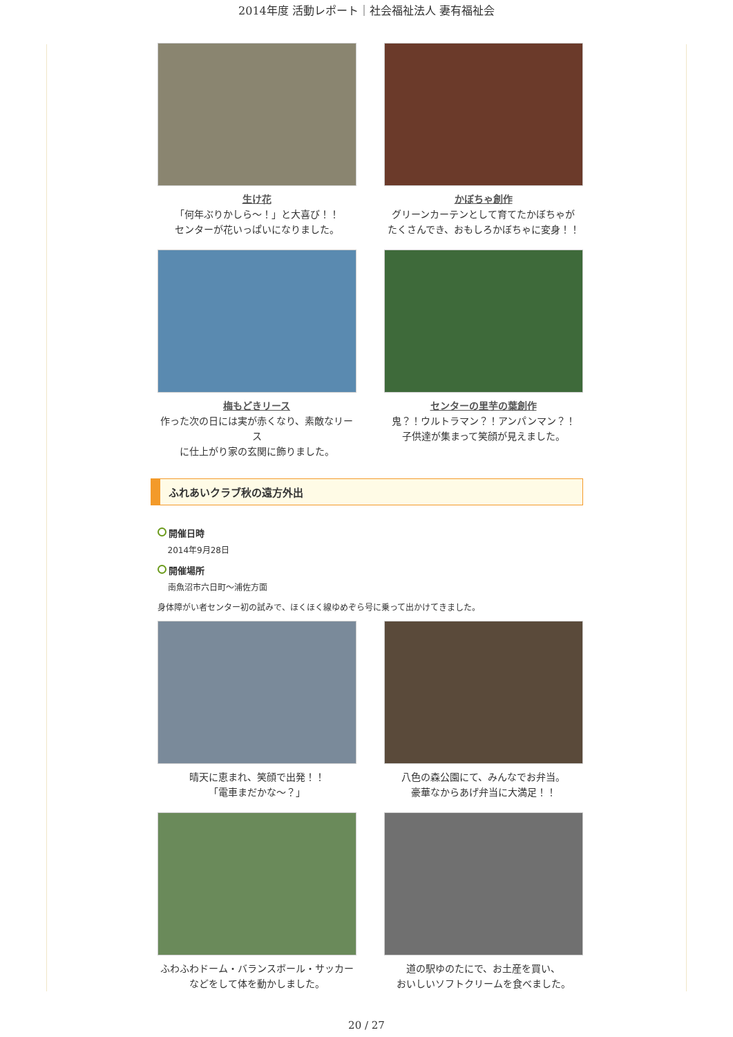2014年度 活動レポート｜社会福祉法人 妻有福祉会
生け花
「何年ぶりかしら～！」と大喜び！！
センターが花いっぱいになりました。
かぼちゃ創作
グリーンカーテンとして育てたかぼちゃが
たくさんでき、おもしろかぼちゃに変身！！
梅もどきリース
作った次の日には実が赤くなり、素敵なリース
に仕上がり家の玄関に飾りました。
センターの里芋の葉創作
鬼？！ウルトラマン？！アンパンマン？！
子供達が集まって笑顔が見えました。
ふれあいクラブ秋の遠方外出
開催日時
2014年9月28日
開催場所
南魚沼市六日町～浦佐方面
身体障がい者センター初の試みで、ほくほく線ゆめぞら号に乗って出かけてきました。
晴天に恵まれ、笑顔で出発！！
「電車まだかな～？」
八色の森公園にて、みんなでお弁当。
豪華なからあげ弁当に大満足！！
ふわふわドーム・バランスボール・サッカー
などをして体を動かしました。
道の駅ゆのたにで、お土産を買い、
おいしいソフトクリームを食べました。
20 / 27